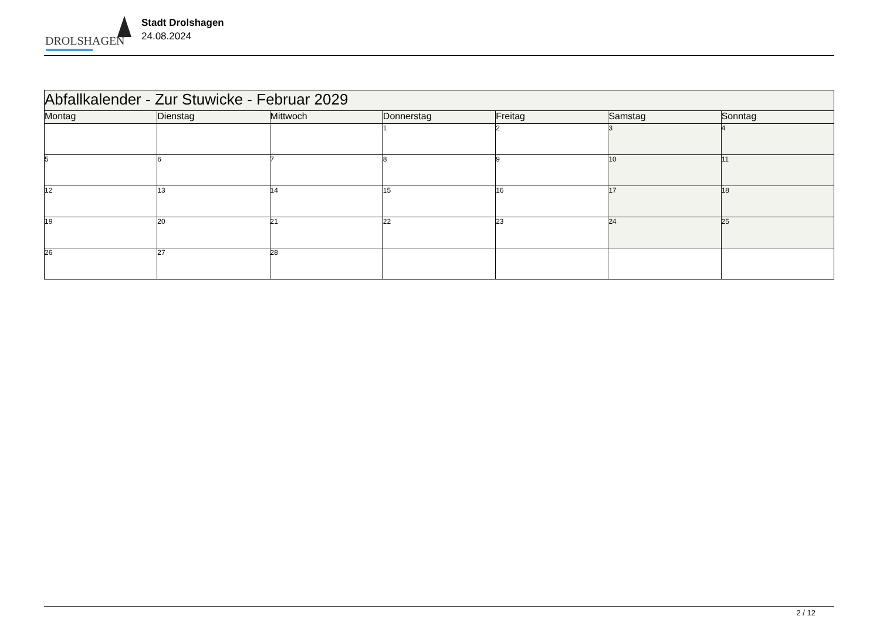DROLSHAGEN
Stadt Drolshagen
24.08.2024
| Abfallkalender - Zur Stuwicke - Februar 2029 | | | | | | |
| Montag | Dienstag | Mittwoch | Donnerstag | Freitag | Samstag | Sonntag |
| | | | 1 | 2 | 3 | 4 |
| 5 | 6 | 7 | 8 | 9 | 10 | 11 |
| 12 | 13 | 14 | 15 | 16 | 17 | 18 |
| 19 | 20 | 21 | 22 | 23 | 24 | 25 |
| 26 | 27 | 28 | | | | |
2 / 12